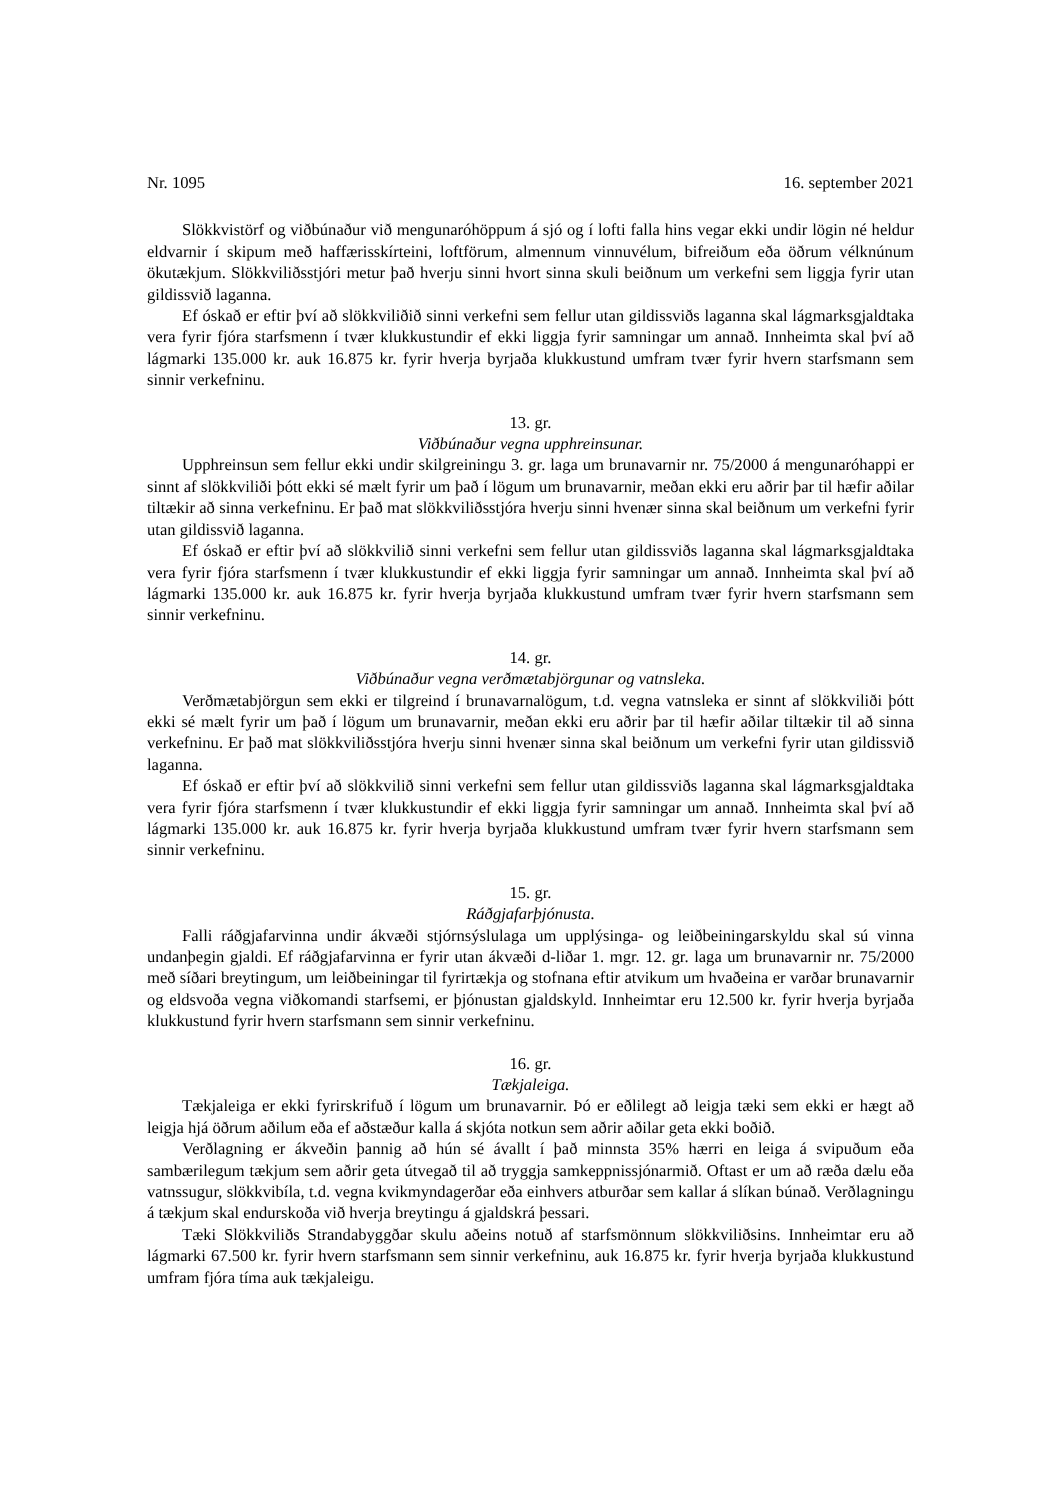Nr. 1095 16. september 2021
Slökkvistörf og viðbúnaður við mengunaróhöppum á sjó og í lofti falla hins vegar ekki undir lögin né heldur eldvarnir í skipum með haffærisskírteini, loftförum, almennum vinnuvélum, bifreiðum eða öðrum vélknúnum ökutækjum. Slökkviliðsstjóri metur það hverju sinni hvort sinna skuli beiðnum um verkefni sem liggja fyrir utan gildissvið laganna.
Ef óskað er eftir því að slökkviliðið sinni verkefni sem fellur utan gildissviðs laganna skal lágmarksgjaldtaka vera fyrir fjóra starfsmenn í tvær klukkustundir ef ekki liggja fyrir samningar um annað. Innheimta skal því að lágmarki 135.000 kr. auk 16.875 kr. fyrir hverja byrjaða klukkustund umfram tvær fyrir hvern starfsmann sem sinnir verkefninu.
13. gr.
Viðbúnaður vegna upphreinsunar.
Upphreinsun sem fellur ekki undir skilgreiningu 3. gr. laga um brunavarnir nr. 75/2000 á meng­unaróhappi er sinnt af slökkviliði þótt ekki sé mælt fyrir um það í lögum um brunavarnir, meðan ekki eru aðrir þar til hæfir aðilar tiltækir að sinna verkefninu. Er það mat slökkviliðsstjóra hverju sinni hvenær sinna skal beiðnum um verkefni fyrir utan gildissvið laganna.
Ef óskað er eftir því að slökkvilið sinni verkefni sem fellur utan gildissviðs laganna skal lágmarksgjaldtaka vera fyrir fjóra starfsmenn í tvær klukkustundir ef ekki liggja fyrir samningar um annað. Innheimta skal því að lágmarki 135.000 kr. auk 16.875 kr. fyrir hverja byrjaða klukkustund umfram tvær fyrir hvern starfsmann sem sinnir verkefninu.
14. gr.
Viðbúnaður vegna verðmætabjörgunar og vatnsleka.
Verðmætabjörgun sem ekki er tilgreind í brunavarnalögum, t.d. vegna vatnsleka er sinnt af slökkviliði þótt ekki sé mælt fyrir um það í lögum um brunavarnir, meðan ekki eru aðrir þar til hæfir aðilar tiltækir til að sinna verkefninu. Er það mat slökkviliðsstjóra hverju sinni hvenær sinna skal beiðnum um verkefni fyrir utan gildissvið laganna.
Ef óskað er eftir því að slökkvilið sinni verkefni sem fellur utan gildissviðs laganna skal lágmarksgjaldtaka vera fyrir fjóra starfsmenn í tvær klukkustundir ef ekki liggja fyrir samningar um annað. Innheimta skal því að lágmarki 135.000 kr. auk 16.875 kr. fyrir hverja byrjaða klukkustund umfram tvær fyrir hvern starfsmann sem sinnir verkefninu.
15. gr.
Ráðgjafarþjónusta.
Falli ráðgjafarvinna undir ákvæði stjórnsýslulaga um upplýsinga- og leiðbeiningarskyldu skal sú vinna undanþegin gjaldi. Ef ráðgjafarvinna er fyrir utan ákvæði d-liðar 1. mgr. 12. gr. laga um bruna­varnir nr. 75/2000 með síðari breytingum, um leiðbeiningar til fyrirtækja og stofnana eftir atvikum um hvaðeina er varðar brunavarnir og eldsvoða vegna viðkomandi starfsemi, er þjónustan gjaldskyld. Innheimtar eru 12.500 kr. fyrir hverja byrjaða klukkustund fyrir hvern starfsmann sem sinnir verkefninu.
16. gr.
Tækjaleiga.
Tækjaleiga er ekki fyrirskrifuð í lögum um brunavarnir. Þó er eðlilegt að leigja tæki sem ekki er hægt að leigja hjá öðrum aðilum eða ef aðstæður kalla á skjóta notkun sem aðrir aðilar geta ekki boðið.
Verðlagning er ákveðin þannig að hún sé ávallt í það minnsta 35% hærri en leiga á svipuðum eða sambærilegum tækjum sem aðrir geta útvegað til að tryggja samkeppnissjónarmið. Oftast er um að ræða dælu eða vatnssugur, slökkvibíla, t.d. vegna kvikmyndagerðar eða einhvers atburðar sem kallar á slíkan búnað. Verðlagningu á tækjum skal endurskoða við hverja breytingu á gjaldskrá þessari.
Tæki Slökkviliðs Strandabyggðar skulu aðeins notuð af starfsmönnum slökkviliðsins. Innheimtar eru að lágmarki 67.500 kr. fyrir hvern starfsmann sem sinnir verkefninu, auk 16.875 kr. fyrir hverja byrjaða klukkustund umfram fjóra tíma auk tækjaleigu.